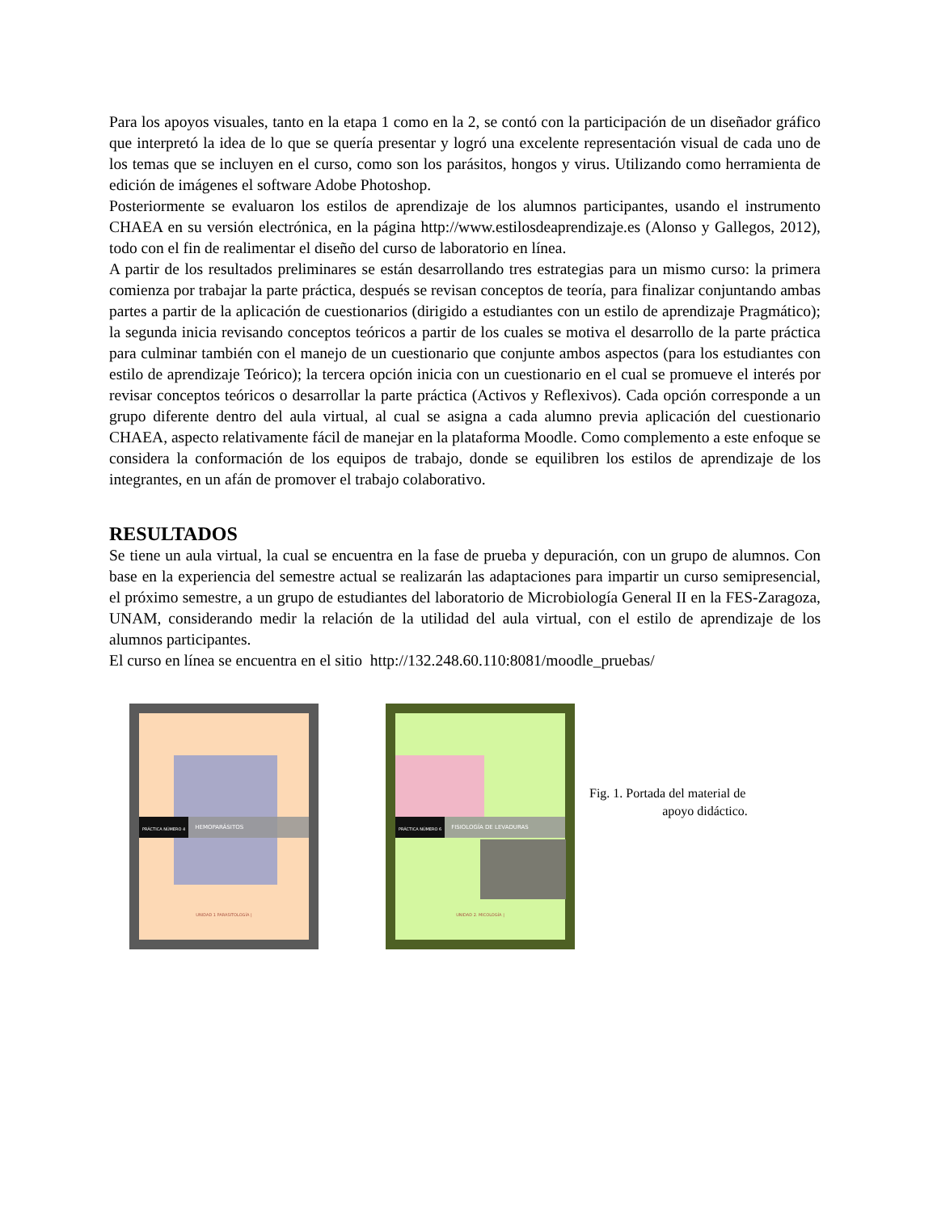Para los apoyos visuales, tanto en la etapa 1 como en la 2, se contó con la participación de un diseñador gráfico que interpretó la idea de lo que se quería presentar y logró una excelente representación visual de cada uno de los temas que se incluyen en el curso, como son los parásitos, hongos y virus. Utilizando como herramienta de edición de imágenes el software Adobe Photoshop.
Posteriormente se evaluaron los estilos de aprendizaje de los alumnos participantes, usando el instrumento CHAEA en su versión electrónica, en la página http://www.estilosdeaprendizaje.es (Alonso y Gallegos, 2012), todo con el fin de realimentar el diseño del curso de laboratorio en línea.
A partir de los resultados preliminares se están desarrollando tres estrategias para un mismo curso: la primera comienza por trabajar la parte práctica, después se revisan conceptos de teoría, para finalizar conjuntando ambas partes a partir de la aplicación de cuestionarios (dirigido a estudiantes con un estilo de aprendizaje Pragmático); la segunda inicia revisando conceptos teóricos a partir de los cuales se motiva el desarrollo de la parte práctica para culminar también con el manejo de un cuestionario que conjunte ambos aspectos (para los estudiantes con estilo de aprendizaje Teórico); la tercera opción inicia con un cuestionario en el cual se promueve el interés por revisar conceptos teóricos o desarrollar la parte práctica (Activos y Reflexivos). Cada opción corresponde a un grupo diferente dentro del aula virtual, al cual se asigna a cada alumno previa aplicación del cuestionario CHAEA, aspecto relativamente fácil de manejar en la plataforma Moodle. Como complemento a este enfoque se considera la conformación de los equipos de trabajo, donde se equilibren los estilos de aprendizaje de los integrantes, en un afán de promover el trabajo colaborativo.
RESULTADOS
Se tiene un aula virtual, la cual se encuentra en la fase de prueba y depuración, con un grupo de alumnos. Con base en la experiencia del semestre actual se realizarán las adaptaciones para impartir un curso semipresencial, el próximo semestre, a un grupo de estudiantes del laboratorio de Microbiología General II en la FES-Zaragoza, UNAM, considerando medir la relación de la utilidad del aula virtual, con el estilo de aprendizaje de los alumnos participantes.
El curso en línea se encuentra en el sitio http://132.248.60.110:8081/moodle_pruebas/
PRÁCTICA NÚMERO 4 HEMOPARÁSITOS
UNIDAD 1 PARASITOLOGÍA |
PRÁCTICA NÚMERO 6 FISIOLOGÍA DE LEVADURAS
UNIDAD 2. MICOLOGÍA |
Fig. 1. Portada del material de
apoyo didáctico.